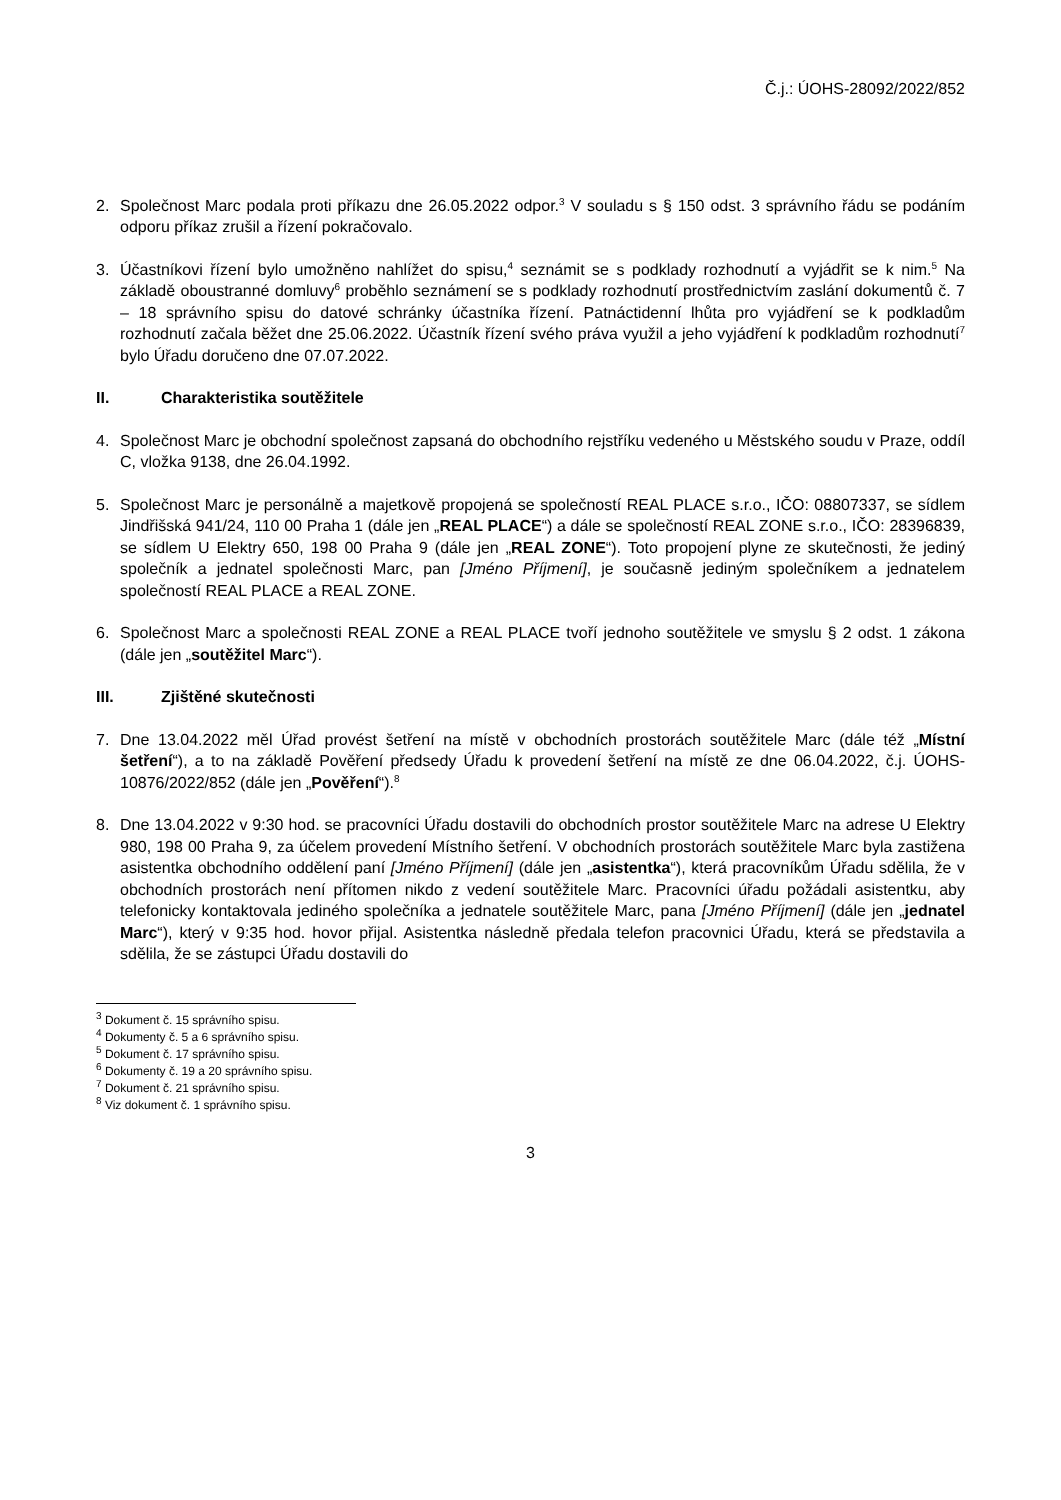Č.j.: ÚOHS-28092/2022/852
2. Společnost Marc podala proti příkazu dne 26.05.2022 odpor.<sup>3</sup> V souladu s § 150 odst. 3 správního řádu se podáním odporu příkaz zrušil a řízení pokračovalo.
3. Účastníkovi řízení bylo umožněno nahlížet do spisu,<sup>4</sup> seznámit se s podklady rozhodnutí a vyjádřit se k nim.<sup>5</sup> Na základě oboustranné domluvy<sup>6</sup> proběhlo seznámení se s podklady rozhodnutí prostřednictvím zaslání dokumentů č. 7 – 18 správního spisu do datové schránky účastníka řízení. Patnáctidenní lhůta pro vyjádření se k podkladům rozhodnutí začala běžet dne 25.06.2022. Účastník řízení svého práva využil a jeho vyjádření k podkladům rozhodnutí<sup>7</sup> bylo Úřadu doručeno dne 07.07.2022.
II. Charakteristika soutěžitele
4. Společnost Marc je obchodní společnost zapsaná do obchodního rejstříku vedeného u Městského soudu v Praze, oddíl C, vložka 9138, dne 26.04.1992.
5. Společnost Marc je personálně a majetkově propojená se společností REAL PLACE s.r.o., IČO: 08807337, se sídlem Jindřišská 941/24, 110 00 Praha 1 (dále jen „REAL PLACE“) a dále se společností REAL ZONE s.r.o., IČO: 28396839, se sídlem U Elektry 650, 198 00 Praha 9 (dále jen „REAL ZONE“). Toto propojení plyne ze skutečnosti, že jediný společník a jednatel společnosti Marc, pan [Jméno Příjmení], je současně jediným společníkem a jednatelem společností REAL PLACE a REAL ZONE.
6. Společnost Marc a společnosti REAL ZONE a REAL PLACE tvoří jednoho soutěžitele ve smyslu § 2 odst. 1 zákona (dále jen „soutěžitel Marc“).
III. Zjištěné skutečnosti
7. Dne 13.04.2022 měl Úřad provést šetření na místě v obchodních prostorách soutěžitele Marc (dále též „Místní šetření“), a to na základě Pověření předsedy Úřadu k provedení šetření na místě ze dne 06.04.2022, č.j. ÚOHS-10876/2022/852 (dále jen „Pověření“).<sup>8</sup>
8. Dne 13.04.2022 v 9:30 hod. se pracovníci Úřadu dostavili do obchodních prostor soutěžitele Marc na adrese U Elektry 980, 198 00 Praha 9, za účelem provedení Místního šetření. V obchodních prostorách soutěžitele Marc byla zastižena asistentka obchodního oddělení paní [Jméno Příjmení] (dále jen „asistentka“), která pracovníkům Úřadu sdělila, že v obchodních prostorách není přítomen nikdo z vedení soutěžitele Marc. Pracovníci úřadu požádali asistentku, aby telefonicky kontaktovala jediného společníka a jednatele soutěžitele Marc, pana [Jméno Příjmení] (dále jen „jednatel Marc“), který v 9:35 hod. hovor přijal. Asistentka následně předala telefon pracovnici Úřadu, která se představila a sdělila, že se zástupci Úřadu dostavili do
<sup>3</sup> Dokument č. 15 správního spisu.
<sup>4</sup> Dokumenty č. 5 a 6 správního spisu.
<sup>5</sup> Dokument č. 17 správního spisu.
<sup>6</sup> Dokumenty č. 19 a 20 správního spisu.
<sup>7</sup> Dokument č. 21 správního spisu.
<sup>8</sup> Viz dokument č. 1 správního spisu.
3